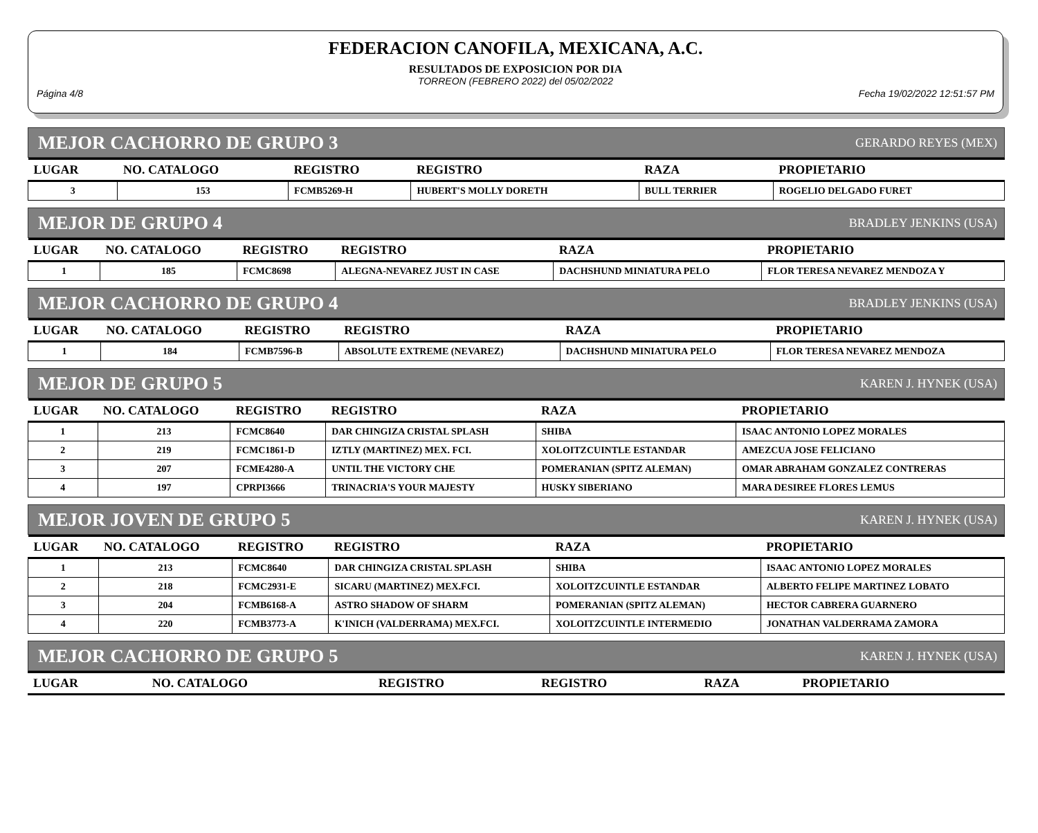FEDERACION CANOFILA, MEXICANA, A.C.
RESULTADOS DE EXPOSICION POR DIA
TORREON (FEBRERO 2022) del 05/02/2022
Página 4/8 Fecha 19/02/2022 12:51:57 PM
MEJOR CACHORRO DE GRUPO 3 GERARDO REYES (MEX)
| LUGAR | NO. CATALOGO | REGISTRO | REGISTRO | RAZA | PROPIETARIO |
| --- | --- | --- | --- | --- | --- |
| 3 | 153 | FCMB5269-H | HUBERT'S MOLLY DORETH | BULL TERRIER | ROGELIO DELGADO FURET |
MEJOR DE GRUPO 4 BRADLEY JENKINS (USA)
| LUGAR | NO. CATALOGO | REGISTRO | REGISTRO | RAZA | PROPIETARIO |
| --- | --- | --- | --- | --- | --- |
| 1 | 185 | FCMC8698 | ALEGNA-NEVAREZ JUST IN CASE | DACHSHUND MINIATURA PELO | FLOR TERESA NEVAREZ MENDOZA Y |
MEJOR CACHORRO DE GRUPO 4 BRADLEY JENKINS (USA)
| LUGAR | NO. CATALOGO | REGISTRO | REGISTRO | RAZA | PROPIETARIO |
| --- | --- | --- | --- | --- | --- |
| 1 | 184 | FCMB7596-B | ABSOLUTE EXTREME (NEVAREZ) | DACHSHUND MINIATURA PELO | FLOR TERESA NEVAREZ MENDOZA |
MEJOR DE GRUPO 5 KAREN J. HYNEK (USA)
| LUGAR | NO. CATALOGO | REGISTRO | REGISTRO | RAZA | PROPIETARIO |
| --- | --- | --- | --- | --- | --- |
| 1 | 213 | FCMC8640 | DAR CHINGIZA CRISTAL SPLASH | SHIBA | ISAAC ANTONIO LOPEZ MORALES |
| 2 | 219 | FCMC1861-D | IZTLY (MARTINEZ) MEX. FCI. | XOLOITZCUINTLE ESTANDAR | AMEZCUA JOSE FELICIANO |
| 3 | 207 | FCME4280-A | UNTIL THE VICTORY CHE | POMERANIAN (SPITZ ALEMAN) | OMAR ABRAHAM GONZALEZ CONTRERAS |
| 4 | 197 | CPRPI3666 | TRINACRIA'S YOUR MAJESTY | HUSKY SIBERIANO | MARA DESIREE FLORES LEMUS |
MEJOR JOVEN DE GRUPO 5 KAREN J. HYNEK (USA)
| LUGAR | NO. CATALOGO | REGISTRO | REGISTRO | RAZA | PROPIETARIO |
| --- | --- | --- | --- | --- | --- |
| 1 | 213 | FCMC8640 | DAR CHINGIZA CRISTAL SPLASH | SHIBA | ISAAC ANTONIO LOPEZ MORALES |
| 2 | 218 | FCMC2931-E | SICARU (MARTINEZ) MEX.FCI. | XOLOITZCUINTLE ESTANDAR | ALBERTO FELIPE MARTINEZ LOBATO |
| 3 | 204 | FCMB6168-A | ASTRO SHADOW OF SHARM | POMERANIAN (SPITZ ALEMAN) | HECTOR CABRERA GUARNERO |
| 4 | 220 | FCMB3773-A | K'INICH (VALDERRAMA) MEX.FCI. | XOLOITZCUINTLE INTERMEDIO | JONATHAN VALDERRAMA ZAMORA |
MEJOR CACHORRO DE GRUPO 5 KAREN J. HYNEK (USA)
| LUGAR | NO. CATALOGO | REGISTRO | REGISTRO | RAZA | PROPIETARIO |
| --- | --- | --- | --- | --- | --- |